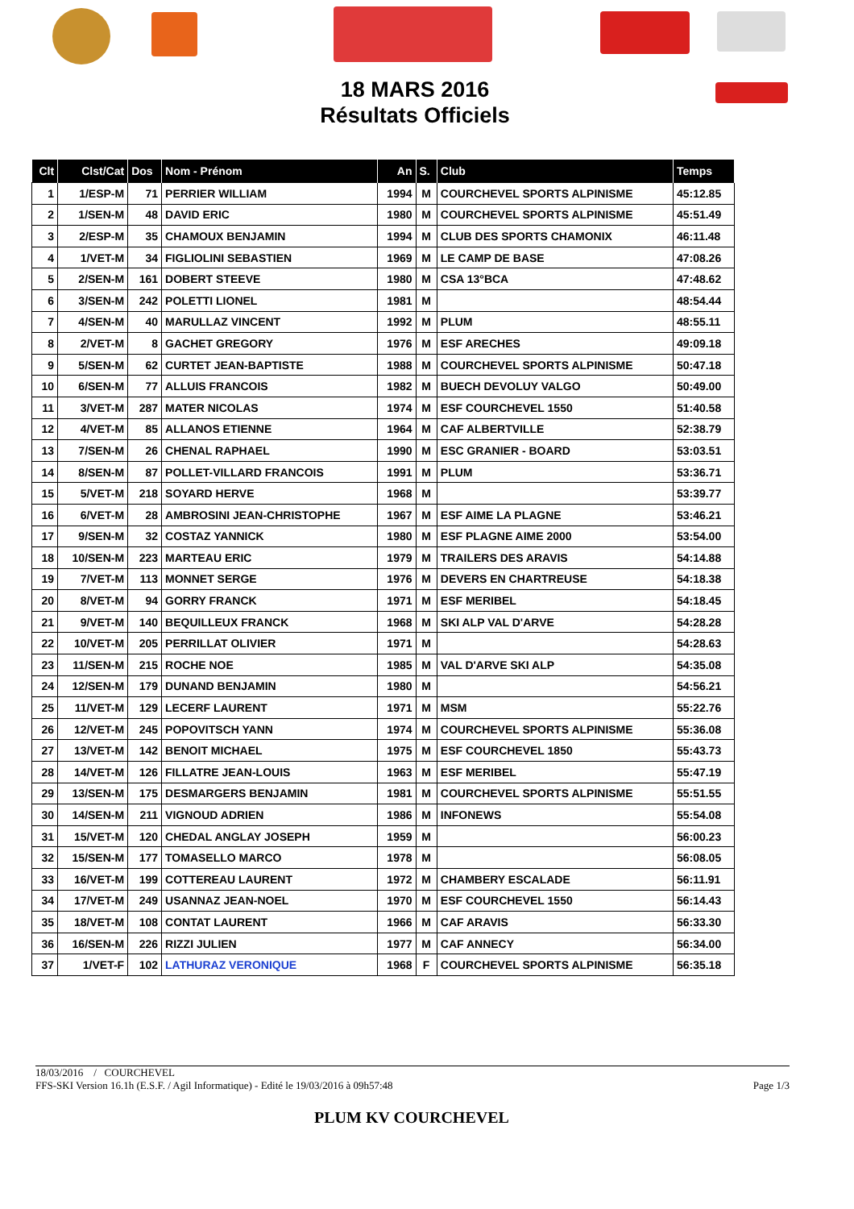18 MARS 2016
Résultats Officiels
| Clt | Clst/Cat | Dos | Nom - Prénom | An | S. | Club | Temps |
| --- | --- | --- | --- | --- | --- | --- | --- |
| 1 | 1/ESP-M | 71 | PERRIER WILLIAM | 1994 | M | COURCHEVEL SPORTS ALPINISME | 45:12.85 |
| 2 | 1/SEN-M | 48 | DAVID ERIC | 1980 | M | COURCHEVEL SPORTS ALPINISME | 45:51.49 |
| 3 | 2/ESP-M | 35 | CHAMOUX BENJAMIN | 1994 | M | CLUB DES SPORTS CHAMONIX | 46:11.48 |
| 4 | 1/VET-M | 34 | FIGLIOLINI SEBASTIEN | 1969 | M | LE CAMP DE BASE | 47:08.26 |
| 5 | 2/SEN-M | 161 | DOBERT STEEVE | 1980 | M | CSA 13°BCA | 47:48.62 |
| 6 | 3/SEN-M | 242 | POLETTI LIONEL | 1981 | M | | 48:54.44 |
| 7 | 4/SEN-M | 40 | MARULLAZ VINCENT | 1992 | M | PLUM | 48:55.11 |
| 8 | 2/VET-M | 8 | GACHET GREGORY | 1976 | M | ESF ARECHES | 49:09.18 |
| 9 | 5/SEN-M | 62 | CURTET JEAN-BAPTISTE | 1988 | M | COURCHEVEL SPORTS ALPINISME | 50:47.18 |
| 10 | 6/SEN-M | 77 | ALLUIS FRANCOIS | 1982 | M | BUECH DEVOLUY VALGO | 50:49.00 |
| 11 | 3/VET-M | 287 | MATER NICOLAS | 1974 | M | ESF COURCHEVEL 1550 | 51:40.58 |
| 12 | 4/VET-M | 85 | ALLANOS ETIENNE | 1964 | M | CAF ALBERTVILLE | 52:38.79 |
| 13 | 7/SEN-M | 26 | CHENAL RAPHAEL | 1990 | M | ESC GRANIER - BOARD | 53:03.51 |
| 14 | 8/SEN-M | 87 | POLLET-VILLARD FRANCOIS | 1991 | M | PLUM | 53:36.71 |
| 15 | 5/VET-M | 218 | SOYARD HERVE | 1968 | M | | 53:39.77 |
| 16 | 6/VET-M | 28 | AMBROSINI JEAN-CHRISTOPHE | 1967 | M | ESF AIME LA PLAGNE | 53:46.21 |
| 17 | 9/SEN-M | 32 | COSTAZ YANNICK | 1980 | M | ESF PLAGNE AIME 2000 | 53:54.00 |
| 18 | 10/SEN-M | 223 | MARTEAU ERIC | 1979 | M | TRAILERS DES ARAVIS | 54:14.88 |
| 19 | 7/VET-M | 113 | MONNET SERGE | 1976 | M | DEVERS EN CHARTREUSE | 54:18.38 |
| 20 | 8/VET-M | 94 | GORRY FRANCK | 1971 | M | ESF MERIBEL | 54:18.45 |
| 21 | 9/VET-M | 140 | BEQUILLEUX FRANCK | 1968 | M | SKI ALP VAL D'ARVE | 54:28.28 |
| 22 | 10/VET-M | 205 | PERRILLAT OLIVIER | 1971 | M | | 54:28.63 |
| 23 | 11/SEN-M | 215 | ROCHE NOE | 1985 | M | VAL D'ARVE SKI ALP | 54:35.08 |
| 24 | 12/SEN-M | 179 | DUNAND BENJAMIN | 1980 | M | | 54:56.21 |
| 25 | 11/VET-M | 129 | LECERF LAURENT | 1971 | M | MSM | 55:22.76 |
| 26 | 12/VET-M | 245 | POPOVITSCH YANN | 1974 | M | COURCHEVEL SPORTS ALPINISME | 55:36.08 |
| 27 | 13/VET-M | 142 | BENOIT MICHAEL | 1975 | M | ESF COURCHEVEL 1850 | 55:43.73 |
| 28 | 14/VET-M | 126 | FILLATRE JEAN-LOUIS | 1963 | M | ESF MERIBEL | 55:47.19 |
| 29 | 13/SEN-M | 175 | DESMARGERS BENJAMIN | 1981 | M | COURCHEVEL SPORTS ALPINISME | 55:51.55 |
| 30 | 14/SEN-M | 211 | VIGNOUD ADRIEN | 1986 | M | INFONEWS | 55:54.08 |
| 31 | 15/VET-M | 120 | CHEDAL ANGLAY JOSEPH | 1959 | M | | 56:00.23 |
| 32 | 15/SEN-M | 177 | TOMASELLO MARCO | 1978 | M | | 56:08.05 |
| 33 | 16/VET-M | 199 | COTTEREAU LAURENT | 1972 | M | CHAMBERY ESCALADE | 56:11.91 |
| 34 | 17/VET-M | 249 | USANNAZ JEAN-NOEL | 1970 | M | ESF COURCHEVEL 1550 | 56:14.43 |
| 35 | 18/VET-M | 108 | CONTAT LAURENT | 1966 | M | CAF ARAVIS | 56:33.30 |
| 36 | 16/SEN-M | 226 | RIZZI JULIEN | 1977 | M | CAF ANNECY | 56:34.00 |
| 37 | 1/VET-F | 102 | LATHURAZ VERONIQUE | 1968 | F | COURCHEVEL SPORTS ALPINISME | 56:35.18 |
18/03/2016 / COURCHEVEL
FFS-SKI Version 16.1h (E.S.F. / Agil Informatique) - Edité le 19/03/2016 à 09h57:48 Page 1/3
PLUM KV COURCHEVEL